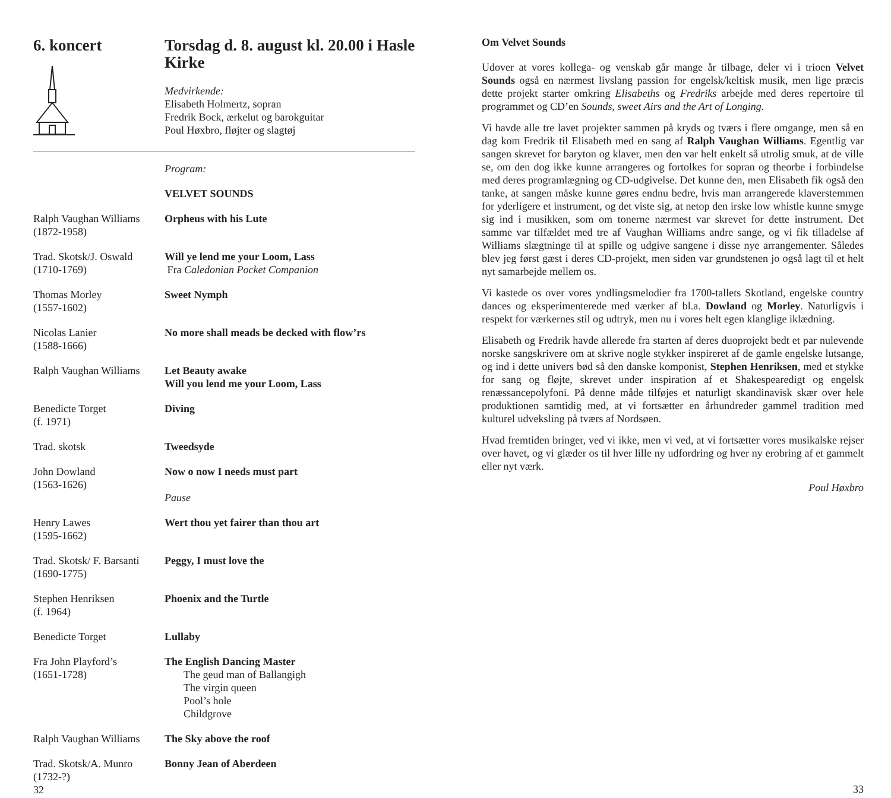6. koncert Torsdag d. 8. august kl. 20.00 i Hasle Kirke
Medvirkende:
Elisabeth Holmertz, sopran
Fredrik Bock, ærkelut og barokguitar
Poul Høxbro, fløjter og slagtøj
Program:
VELVET SOUNDS
Ralph Vaughan Williams
(1872-1958)
Orpheus with his Lute
Trad. Skotsk/J. Oswald
(1710-1769)
Will ye lend me your Loom, Lass
Fra Caledonian Pocket Companion
Thomas Morley
(1557-1602)
Sweet Nymph
Nicolas Lanier
(1588-1666)
No more shall meads be decked with flow’rs
Ralph Vaughan Williams
Let Beauty awake
Will you lend me your Loom, Lass
Benedicte Torget
(f. 1971)
Diving
Trad. skotsk Tweedsyde
John Dowland
(1563-1626)
Now o now I needs must part
Pause
Henry Lawes
(1595-1662)
Wert thou yet fairer than thou art
Trad. Skotsk/ F. Barsanti
(1690-1775)
Peggy, I must love the
Stephen Henriksen
(f. 1964)
Phoenix and the Turtle
Benedicte Torget Lullaby
Fra John Playford’s
(1651-1728)
The English Dancing Master
The geud man of Ballangigh
The virgin queen
Pool’s hole
Childgrove
Ralph Vaughan Williams
The Sky above the roof
Trad. Skotsk/A. Munro
(1732-?)
Bonny Jean of Aberdeen
32
Om Velvet Sounds
Udover at vores kollega- og venskab går mange år tilbage, deler vi i trioen Velvet Sounds også en nærmest livslang passion for engelsk/keltisk musik, men lige præcis dette projekt starter omkring Elisabeths og Fredriks arbejde med deres repertoire til programmet og CD’en Sounds, sweet Airs and the Art of Longing.
Vi havde alle tre lavet projekter sammen på kryds og tværs i flere omgange, men så en dag kom Fredrik til Elisabeth med en sang af Ralph Vaughan Williams. Egentlig var sangen skrevet for baryton og klaver, men den var helt enkelt så utrolig smuk, at de ville se, om den dog ikke kunne arrangeres og fortolkes for sopran og theorbe i forbindelse med deres programlægning og CD-udgivelse. Det kunne den, men Elisabeth fik også den tanke, at sangen måske kunne gøres endnu bedre, hvis man arrangerede klaverstemmen for yderligere et instrument, og det viste sig, at netop den irske low whistle kunne smyge sig ind i musikken, som om tonerne nærmest var skrevet for dette instrument. Det samme var tilfældet med tre af Vaughan Williams andre sange, og vi fik tilladelse af Williams slægtninge til at spille og udgive sangene i disse nye arrangementer. Således blev jeg først gæst i deres CD-projekt, men siden var grundstenen jo også lagt til et helt nyt samarbejde mellem os.
Vi kastede os over vores yndlingsmelodier fra 1700-tallets Skotland, engelske country dances og eksperimenterede med værker af bl.a. Dowland og Morley. Naturligvis i respekt for værkernes stil og udtryk, men nu i vores helt egen klanglige iklædning.
Elisabeth og Fredrik havde allerede fra starten af deres duoprojekt bedt et par nulevende norske sangskrivere om at skrive nogle stykker inspireret af de gamle engelske lutsange, og ind i dette univers bød så den danske komponist, Stephen Henriksen, med et stykke for sang og fløjte, skrevet under inspiration af et Shakespearedigt og engelsk renæssancepolyfoni. På denne måde tilføjes et naturligt skandinavisk skær over hele produktionen samtidig med, at vi fortsætter en århundreder gammel tradition med kulturel udveksling på tværs af Nordsøen.
Hvad fremtiden bringer, ved vi ikke, men vi ved, at vi fortsætter vores musikalske rejser over havet, og vi glæder os til hver lille ny udfordring og hver ny erobring af et gammelt eller nyt værk.
Poul Høxbro
33